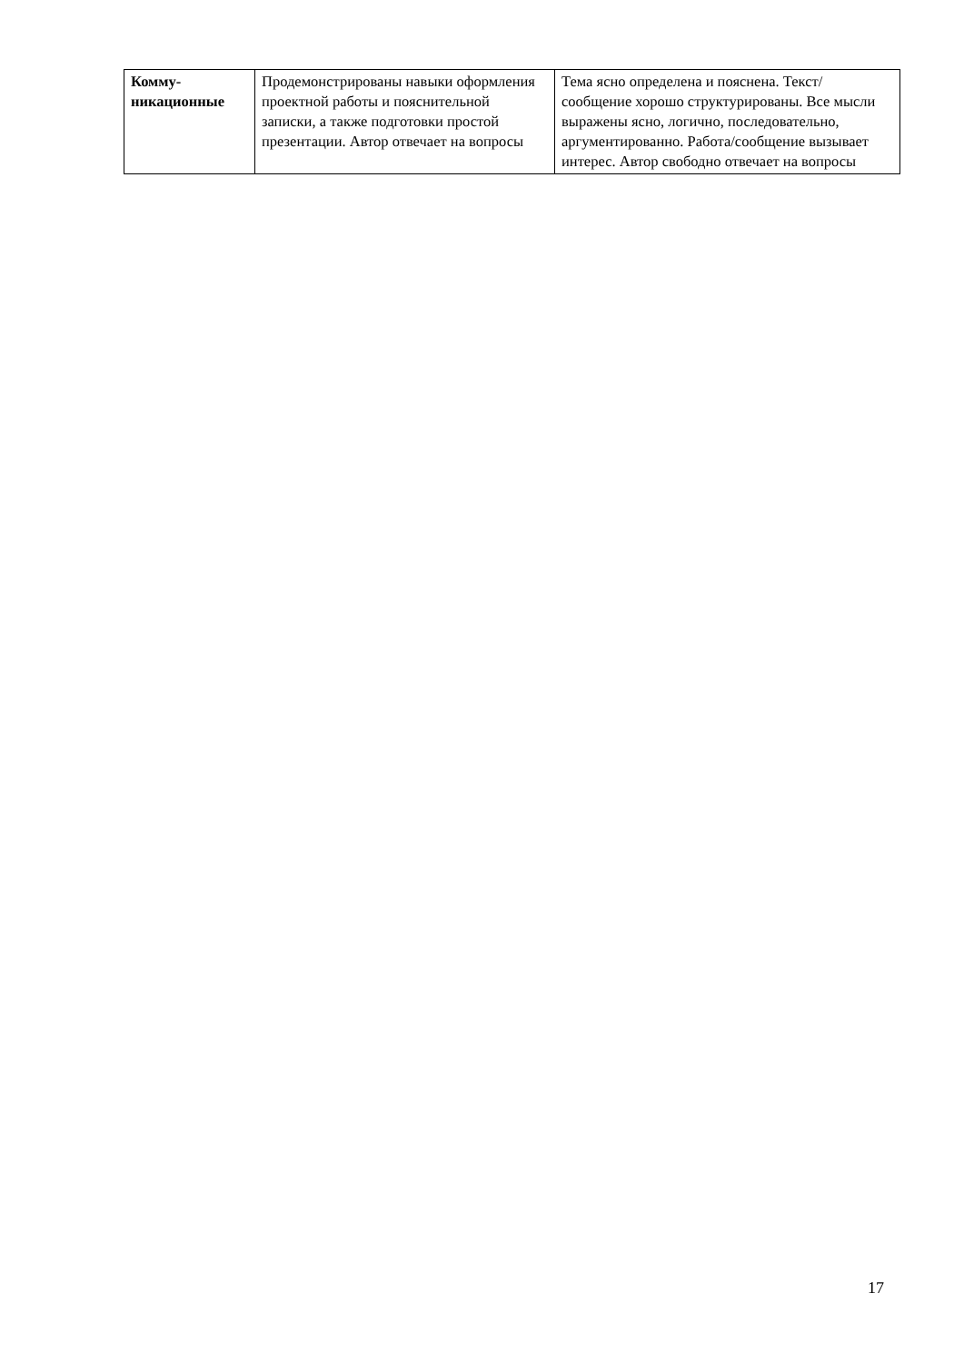| Комму- никационные | Продемонстрированы навыки оформления проектной работы и пояснительной записки, а также подготовки простой презентации. Автор отвечает на вопросы | Тема ясно определена и пояснена. Текст/сообщение хорошо структурированы. Все мысли выражены ясно, логично, последовательно, аргументированно. Работа/сообщение вызывает интерес. Автор свободно отвечает на вопросы |
17